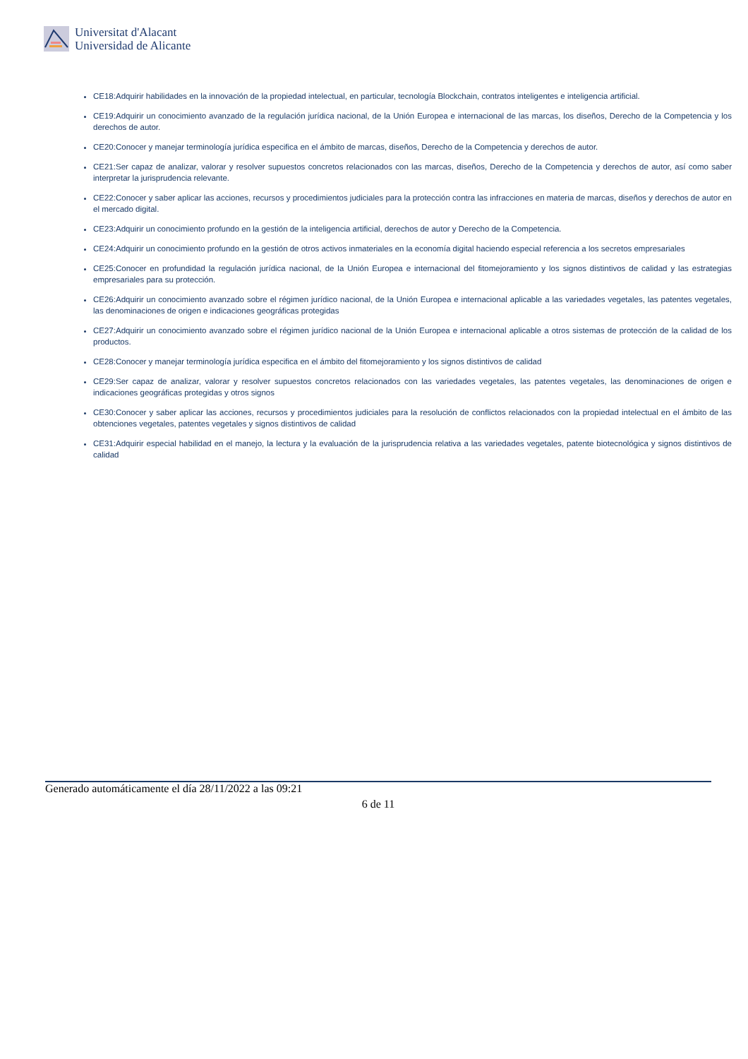Universitat d'Alacant
Universidad de Alicante
CE18:Adquirir habilidades en la innovación de la propiedad intelectual, en particular, tecnología Blockchain, contratos inteligentes e inteligencia artificial.
CE19:Adquirir un conocimiento avanzado de la regulación jurídica nacional, de la Unión Europea e internacional de las marcas, los diseños, Derecho de la Competencia y los derechos de autor.
CE20:Conocer y manejar terminología jurídica especifica en el ámbito de marcas, diseños, Derecho de la Competencia y derechos de autor.
CE21:Ser capaz de analizar, valorar y resolver supuestos concretos relacionados con las marcas, diseños, Derecho de la Competencia y derechos de autor, así como saber interpretar la jurisprudencia relevante.
CE22:Conocer y saber aplicar las acciones, recursos y procedimientos judiciales para la protección contra las infracciones en materia de marcas, diseños y derechos de autor en el mercado digital.
CE23:Adquirir un conocimiento profundo en la gestión de la inteligencia artificial, derechos de autor y Derecho de la Competencia.
CE24:Adquirir un conocimiento profundo en la gestión de otros activos inmateriales en la economía digital haciendo especial referencia a los secretos empresariales
CE25:Conocer en profundidad la regulación jurídica nacional, de la Unión Europea e internacional del fitomejoramiento y los signos distintivos de calidad y las estrategias empresariales para su protección.
CE26:Adquirir un conocimiento avanzado sobre el régimen jurídico nacional, de la Unión Europea e internacional aplicable a las variedades vegetales, las patentes vegetales, las denominaciones de origen e indicaciones geográficas protegidas
CE27:Adquirir un conocimiento avanzado sobre el régimen jurídico nacional de la Unión Europea e internacional aplicable a otros sistemas de protección de la calidad de los productos.
CE28:Conocer y manejar terminología jurídica especifica en el ámbito del fitomejoramiento y los signos distintivos de calidad
CE29:Ser capaz de analizar, valorar y resolver supuestos concretos relacionados con las variedades vegetales, las patentes vegetales, las denominaciones de origen e indicaciones geográficas protegidas y otros signos
CE30:Conocer y saber aplicar las acciones, recursos y procedimientos judiciales para la resolución de conflictos relacionados con la propiedad intelectual en el ámbito de las obtenciones vegetales, patentes vegetales y signos distintivos de calidad
CE31:Adquirir especial habilidad en el manejo, la lectura y la evaluación de la jurisprudencia relativa a las variedades vegetales, patente biotecnológica y signos distintivos de calidad
Generado automáticamente el día 28/11/2022 a las 09:21
6 de 11